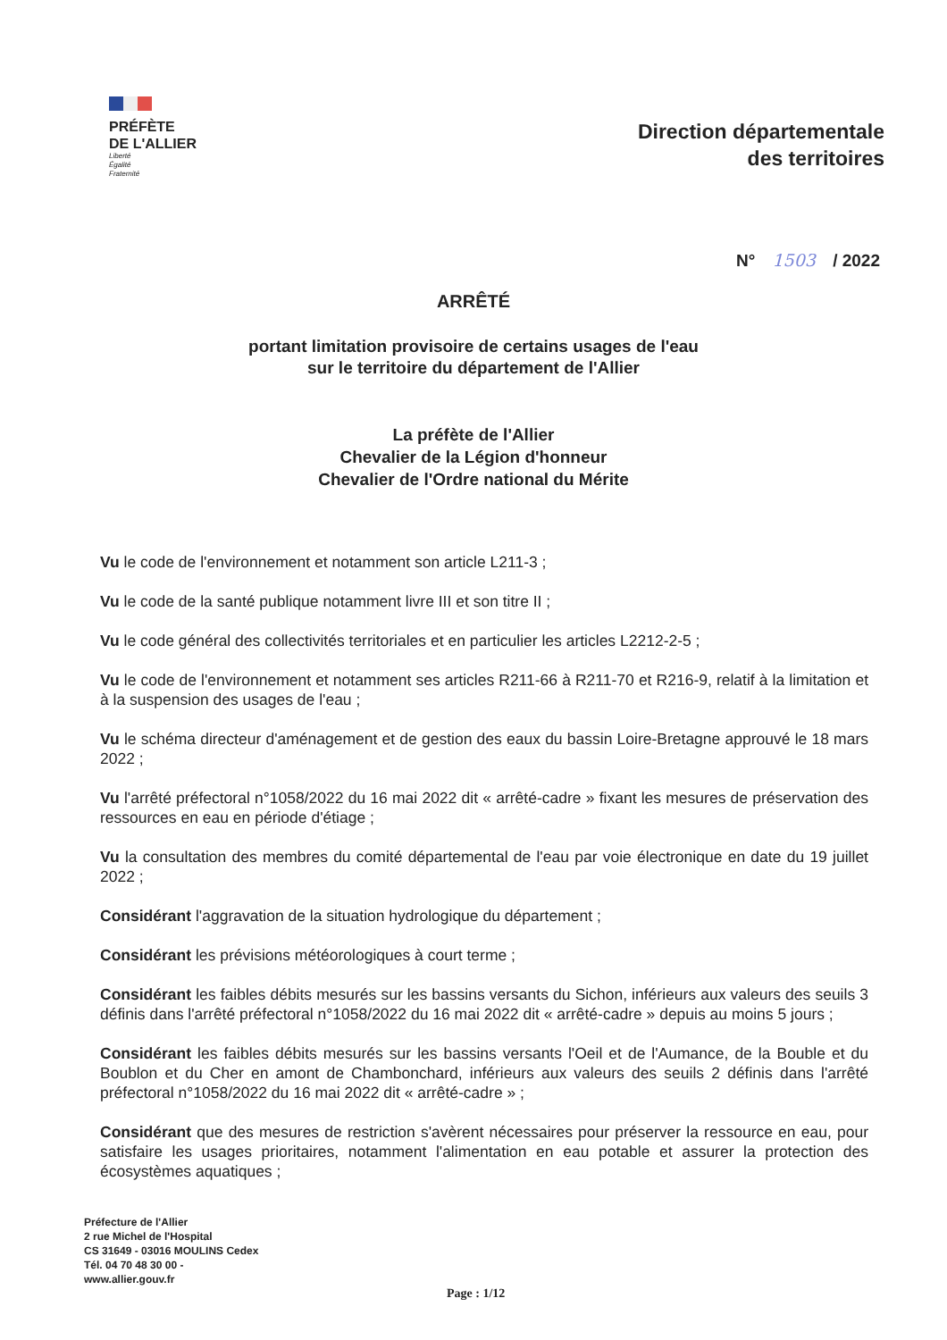PRÉFÈTE
DE L'ALLIER
Liberté
Égalité
Fraternité
Direction départementale
des territoires
N° 1503 / 2022
ARRÊTÉ
portant limitation provisoire de certains usages de l'eau
sur le territoire du département de l'Allier
La préfète de l'Allier
Chevalier de la Légion d'honneur
Chevalier de l'Ordre national du Mérite
Vu le code de l'environnement et notamment son article L211-3 ;
Vu le code de la santé publique notamment livre III et son titre II ;
Vu le code général des collectivités territoriales et en particulier les articles L2212-2-5 ;
Vu le code de l'environnement et notamment ses articles R211-66 à R211-70 et R216-9, relatif à la limitation et à la suspension des usages de l'eau ;
Vu le schéma directeur d'aménagement et de gestion des eaux du bassin Loire-Bretagne approuvé le 18 mars 2022 ;
Vu l'arrêté préfectoral n°1058/2022 du 16 mai 2022 dit « arrêté-cadre » fixant les mesures de préservation des ressources en eau en période d'étiage ;
Vu la consultation des membres du comité départemental de l'eau par voie électronique en date du 19 juillet 2022 ;
Considérant l'aggravation de la situation hydrologique du département ;
Considérant les prévisions météorologiques à court terme ;
Considérant les faibles débits mesurés sur les bassins versants du Sichon, inférieurs aux valeurs des seuils 3 définis dans l'arrêté préfectoral n°1058/2022 du 16 mai 2022 dit « arrêté-cadre » depuis au moins 5 jours ;
Considérant les faibles débits mesurés sur les bassins versants l'Oeil et de l'Aumance, de la Bouble et du Boublon et du Cher en amont de Chambonchard, inférieurs aux valeurs des seuils 2 définis dans l'arrêté préfectoral n°1058/2022 du 16 mai 2022 dit « arrêté-cadre » ;
Considérant que des mesures de restriction s'avèrent nécessaires pour préserver la ressource en eau, pour satisfaire les usages prioritaires, notamment l'alimentation en eau potable et assurer la protection des écosystèmes aquatiques ;
Préfecture de l'Allier
2 rue Michel de l'Hospital
CS 31649 - 03016 MOULINS Cedex
Tél. 04 70 48 30 00 -
www.allier.gouv.fr
Page : 1/12